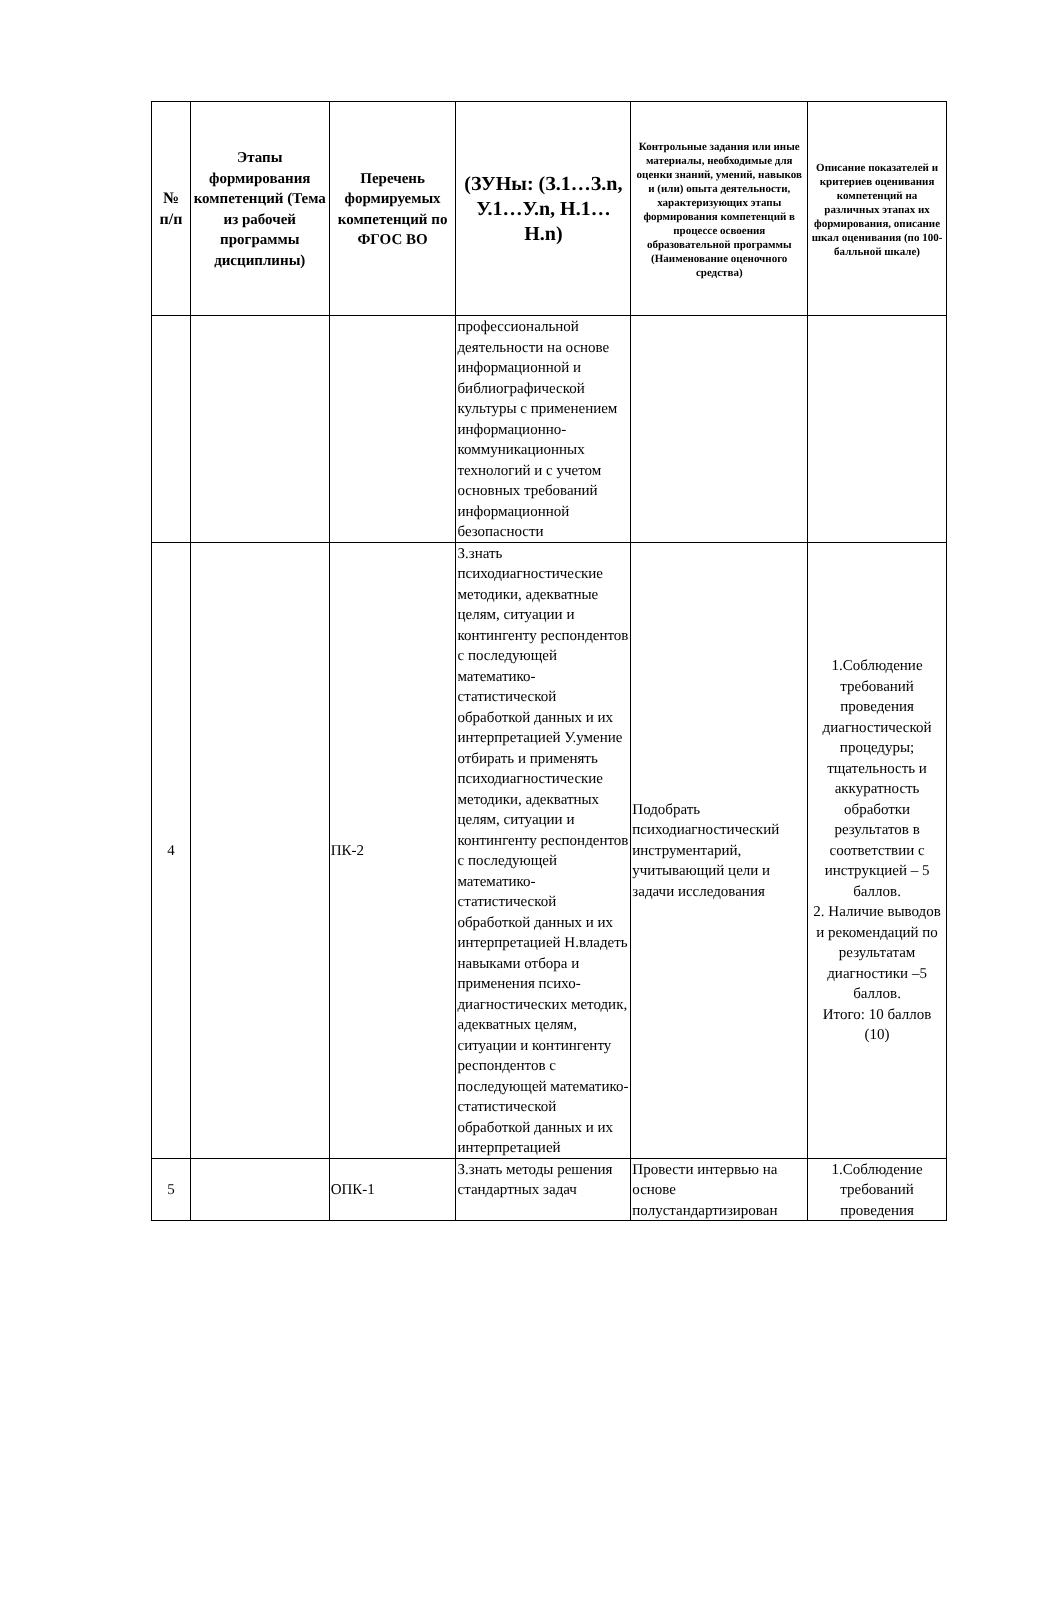| № п/п | Этапы формирования компетенций (Тема из рабочей программы дисциплины) | Перечень формируемых компетенций по ФГОС ВО | (ЗУНы: (З.1…З.n, У.1…У.n, Н.1…Н.n) | Контрольные задания или иные материалы, необходимые для оценки знаний, умений, навыков и (или) опыта деятельности, характеризующих этапы формирования компетенций в процессе освоения образовательной программы (Наименование оценочного средства) | Описание показателей и критериев оценивания компетенций на различных этапах их формирования, описание шкал оценивания (по 100-балльной шкале) |
| --- | --- | --- | --- | --- | --- |
| | | | профессиональной деятельности на основе информационной и библиографической культуры с применением информационно-коммуникационных технологий и с учетом основных требований информационной безопасности | | |
| 4 | | ПК-2 | З.знать психодиагностические методики, адекватные целям, ситуации и контингенту респондентов с последующей математико-статистической обработкой данных и их интерпретацией У.умение отбирать и применять психодиагностические методики, адекватных целям, ситуации и контингенту респондентов с последующей математико-статистической обработкой данных и их интерпретацией Н.владеть навыками отбора и применения психо-диагностических методик, адекватных целям, ситуации и контингенту респондентов с последующей математико-статистической обработкой данных и их интерпретацией | Подобрать психодиагностический инструментарий, учитывающий цели и задачи исследования | 1.Соблюдение требований проведения диагностической процедуры; тщательность и аккуратность обработки результатов в соответствии с инструкцией – 5 баллов. 2. Наличие выводов и рекомендаций по результатам диагностики –5 баллов. Итого: 10 баллов (10) |
| 5 | | ОПК-1 | З.знать методы решения стандартных задач | Провести интервью на основе полустандартизирован | 1.Соблюдение требований проведения |